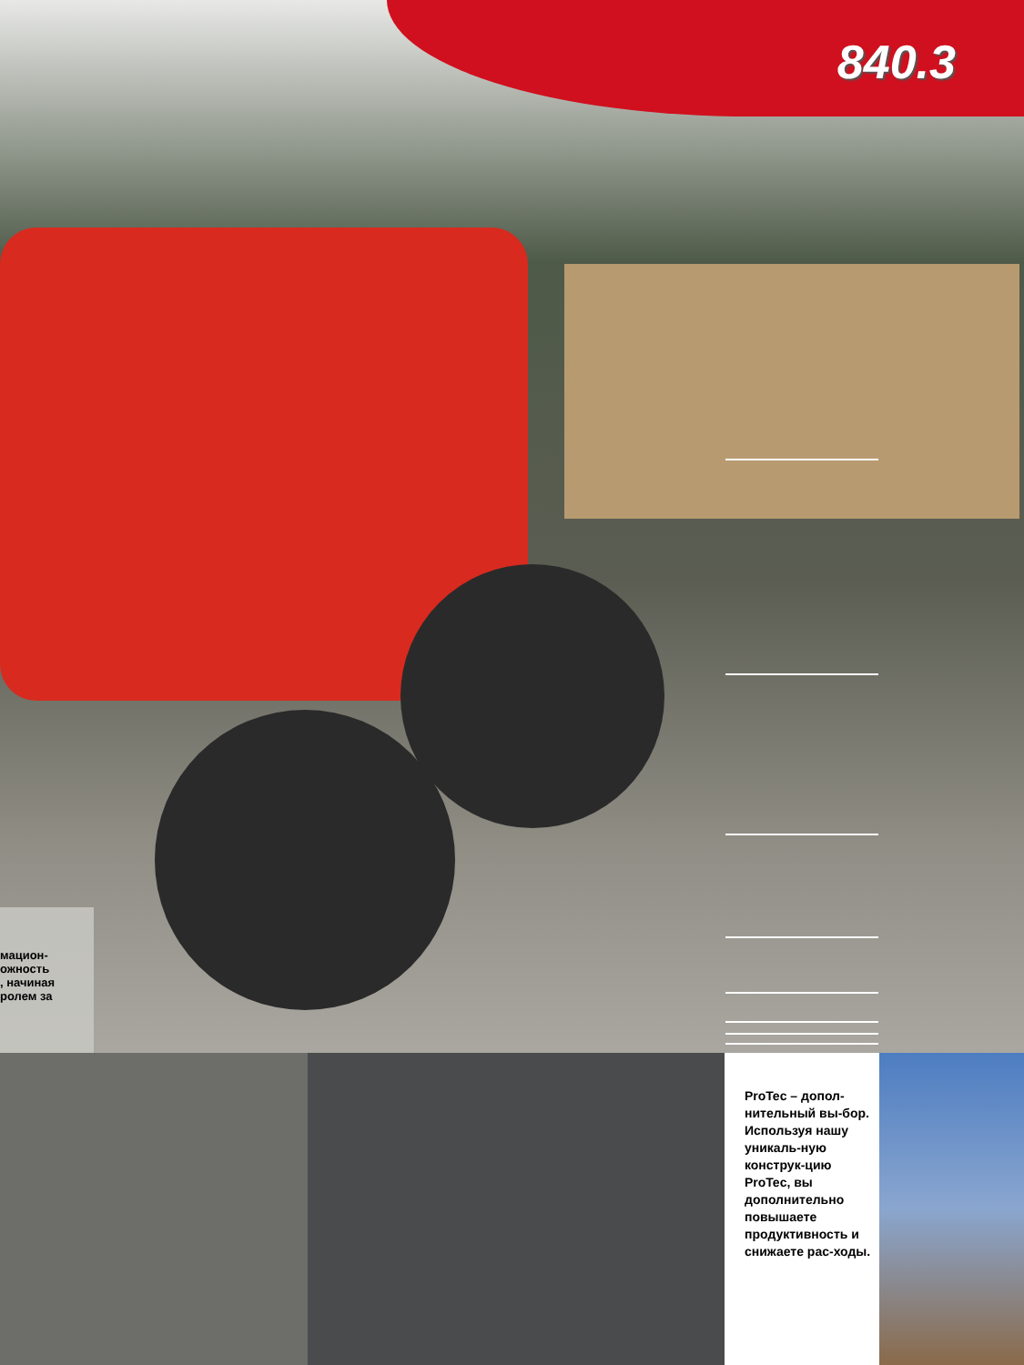840.3
мацион-
ожность
, начиная
ролем за
ProTec – допол-нительный вы-бор. Используя нашу уникаль-ную конструк-цию ProTec, вы дополнительно повышаете продуктивность и снижаете рас-ходы.